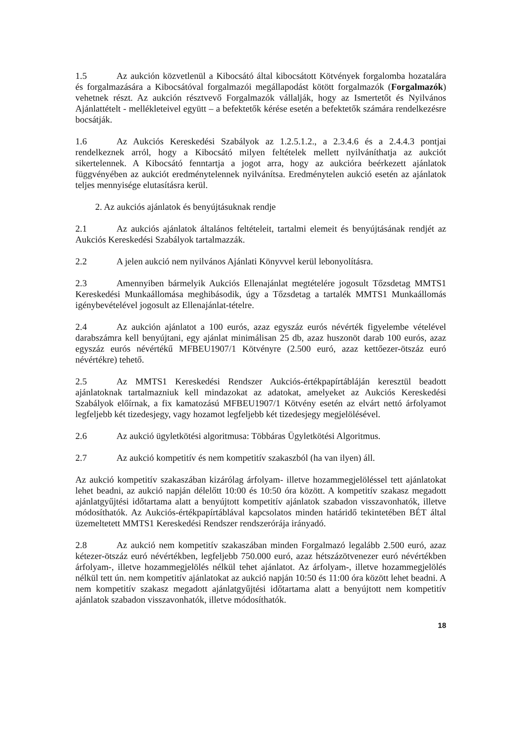1.5 Az aukción közvetlenül a Kibocsátó által kibocsátott Kötvények forgalomba hozatalára és forgalmazására a Kibocsátóval forgalmazói megállapodást kötött forgalmazók (Forgalmazók) vehetnek részt. Az aukción résztvevő Forgalmazók vállalják, hogy az Ismertetőt és Nyilvános Ajánlattételt - mellékleteivel együtt – a befektetők kérése esetén a befektetők számára rendelkezésre bocsátják.
1.6 Az Aukciós Kereskedési Szabályok az 1.2.5.1.2., a 2.3.4.6 és a 2.4.4.3 pontjai rendelkeznek arról, hogy a Kibocsátó milyen feltételek mellett nyilváníthatja az aukciót sikertelennek. A Kibocsátó fenntartja a jogot arra, hogy az aukcióra beérkezett ajánlatok függvényében az aukciót eredménytelennek nyilvánítsa. Eredménytelen aukció esetén az ajánlatok teljes mennyisége elutasításra kerül.
2. Az aukciós ajánlatok és benyújtásuknak rendje
2.1 Az aukciós ajánlatok általános feltételeit, tartalmi elemeit és benyújtásának rendjét az Aukciós Kereskedési Szabályok tartalmazzák.
2.2 A jelen aukció nem nyilvános Ajánlati Könyvvel kerül lebonyolításra.
2.3 Amennyiben bármelyik Aukciós Ellenajánlat megtételére jogosult Tőzsdetag MMTS1 Kereskedési Munkaállomása meghibásodik, úgy a Tőzsdetag a tartalék MMTS1 Munkaállomás igénybevételével jogosult az Ellenajánlat-tételre.
2.4 Az aukción ajánlatot a 100 eurós, azaz egyszáz eurós névérték figyelembe vételével darabszámra kell benyújtani, egy ajánlat minimálisan 25 db, azaz huszonöt darab 100 eurós, azaz egyszáz eurós névértékű MFBEU1907/1 Kötvényre (2.500 euró, azaz kettőezer-ötszáz euró névértékre) tehető.
2.5 Az MMTS1 Kereskedési Rendszer Aukciós-értékpapírtábláján keresztül beadott ajánlatoknak tartalmazniuk kell mindazokat az adatokat, amelyeket az Aukciós Kereskedési Szabályok előírnak, a fix kamatozású MFBEU1907/1 Kötvény esetén az elvárt nettó árfolyamot legfeljebb két tizedesjegy, vagy hozamot legfeljebb két tizedesjegy megjelölésével.
2.6 Az aukció ügyletkötési algoritmusa: Többáras Ügyletkötési Algoritmus.
2.7 Az aukció kompetitív és nem kompetitív szakaszból (ha van ilyen) áll.
Az aukció kompetitív szakaszában kizárólag árfolyam- illetve hozammegjelöléssel tett ajánlatokat lehet beadni, az aukció napján délelőtt 10:00 és 10:50 óra között. A kompetitív szakasz megadott ajánlatgyűjtési időtartama alatt a benyújtott kompetitív ajánlatok szabadon visszavonhatók, illetve módosíthatók. Az Aukciós-értékpapírtáblával kapcsolatos minden határidő tekintetében BÉT által üzemeltetett MMTS1 Kereskedési Rendszer rendszerórája irányadó.
2.8 Az aukció nem kompetitív szakaszában minden Forgalmazó legalább 2.500 euró, azaz kétezer-ötszáz euró névértékben, legfeljebb 750.000 euró, azaz hétszázötvenezer euró névértékben árfolyam-, illetve hozammegjelölés nélkül tehet ajánlatot. Az árfolyam-, illetve hozammegjelölés nélkül tett ún. nem kompetitív ajánlatokat az aukció napján 10:50 és 11:00 óra között lehet beadni. A nem kompetitív szakasz megadott ajánlatgyűjtési időtartama alatt a benyújtott nem kompetitív ajánlatok szabadon visszavonhatók, illetve módosíthatók.
18